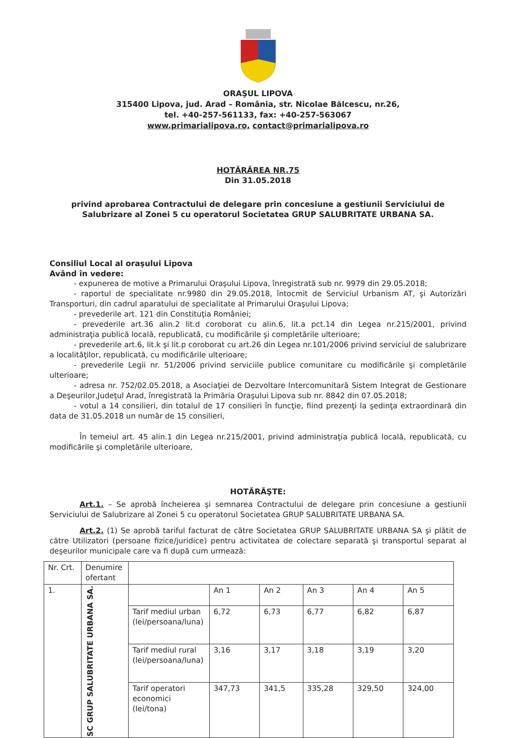ORAŞUL LIPOVA
315400 Lipova, jud. Arad – România, str. Nicolae Bălcescu, nr.26,
tel. +40-257-561133, fax: +40-257-563067
www.primarialipova.ro, contact@primarialipova.ro
HOTĂRÂREA NR.75
Din 31.05.2018
privind aprobarea Contractului de delegare prin concesiune a gestiunii Serviciului de Salubrizare al Zonei 5 cu operatorul Societatea GRUP SALUBRITATE URBANA SA.
Consiliul Local al oraşului Lipova
Având în vedere:
- expunerea de motive a Primarului Oraşului Lipova, înregistrată sub nr. 9979 din 29.05.2018;
- raportul de specialitate nr.9980 din 29.05.2018, întocmit de Serviciul Urbanism AT, şi Autorizări Transporturi, din cadrul aparatului de specialitate al Primarului Oraşului Lipova;
- prevederile art. 121 din Constituţia României;
- prevederile art.36 alin.2 lit.d coroborat cu alin.6, lit.a pct.14 din Legea nr.215/2001, privind administraţia publică locală, republicată, cu modificările şi completările ulterioare;
- prevederile art.6, lit.k şi lit.p coroborat cu art.26 din Legea nr.101/2006 privind serviciul de salubrizare a localităţilor, republicată, cu modificările ulterioare;
- prevederile Legii nr. 51/2006 privind serviciile publice comunitare cu modificările şi completările ulterioare;
- adresa nr. 752/02.05.2018, a Asociaţiei de Dezvoltare Intercomunitară Sistem Integrat de Gestionare a Deşeurilor,Judeţul Arad, înregistrată la Primăria Oraşului Lipova sub nr. 8842 din 07.05.2018;
- votul a 14 consilieri, din totalul de 17 consilieri în funcţie, fiind prezenţi la şedinţa extraordinară din data de 31.05.2018 un număr de 15 consilieri,
În temeiul art. 45 alin.1 din Legea nr.215/2001, privind administraţia publică locală, republicată, cu modificările şi completările ulterioare,
HOTĂRĂŞTE:
Art.1. – Se aprobă încheierea şi semnarea Contractului de delegare prin concesiune a gestiunii Serviciului de Salubrizare al Zonei 5 cu operatorul Societatea GRUP SALUBRITATE URBANA SA.
Art.2. (1) Se aprobă tariful facturat de către Societatea GRUP SALUBRITATE URBANA SA şi plătit de către Utilizatori (persoane fizice/juridice) pentru activitatea de colectare separată şi transportul separat al deşeurilor municipale care va fi după cum urmează:
| Nr. Crt. | Denumire ofertant | | | | | | |
| 1. | SC GRUP SALUBRITATE URBANA SA. | | An 1 | An 2 | An 3 | An 4 | An 5 |
| | | Tarif mediul urban (lei/persoana/luna) | 6,72 | 6,73 | 6,77 | 6,82 | 6,87 |
| | | Tarif mediul rural (lei/persoana/luna) | 3,16 | 3,17 | 3,18 | 3,19 | 3,20 |
| | | Tarif operatori economici (lei/tona) | 347,73 | 341,5 | 335,28 | 329,50 | 324,00 |